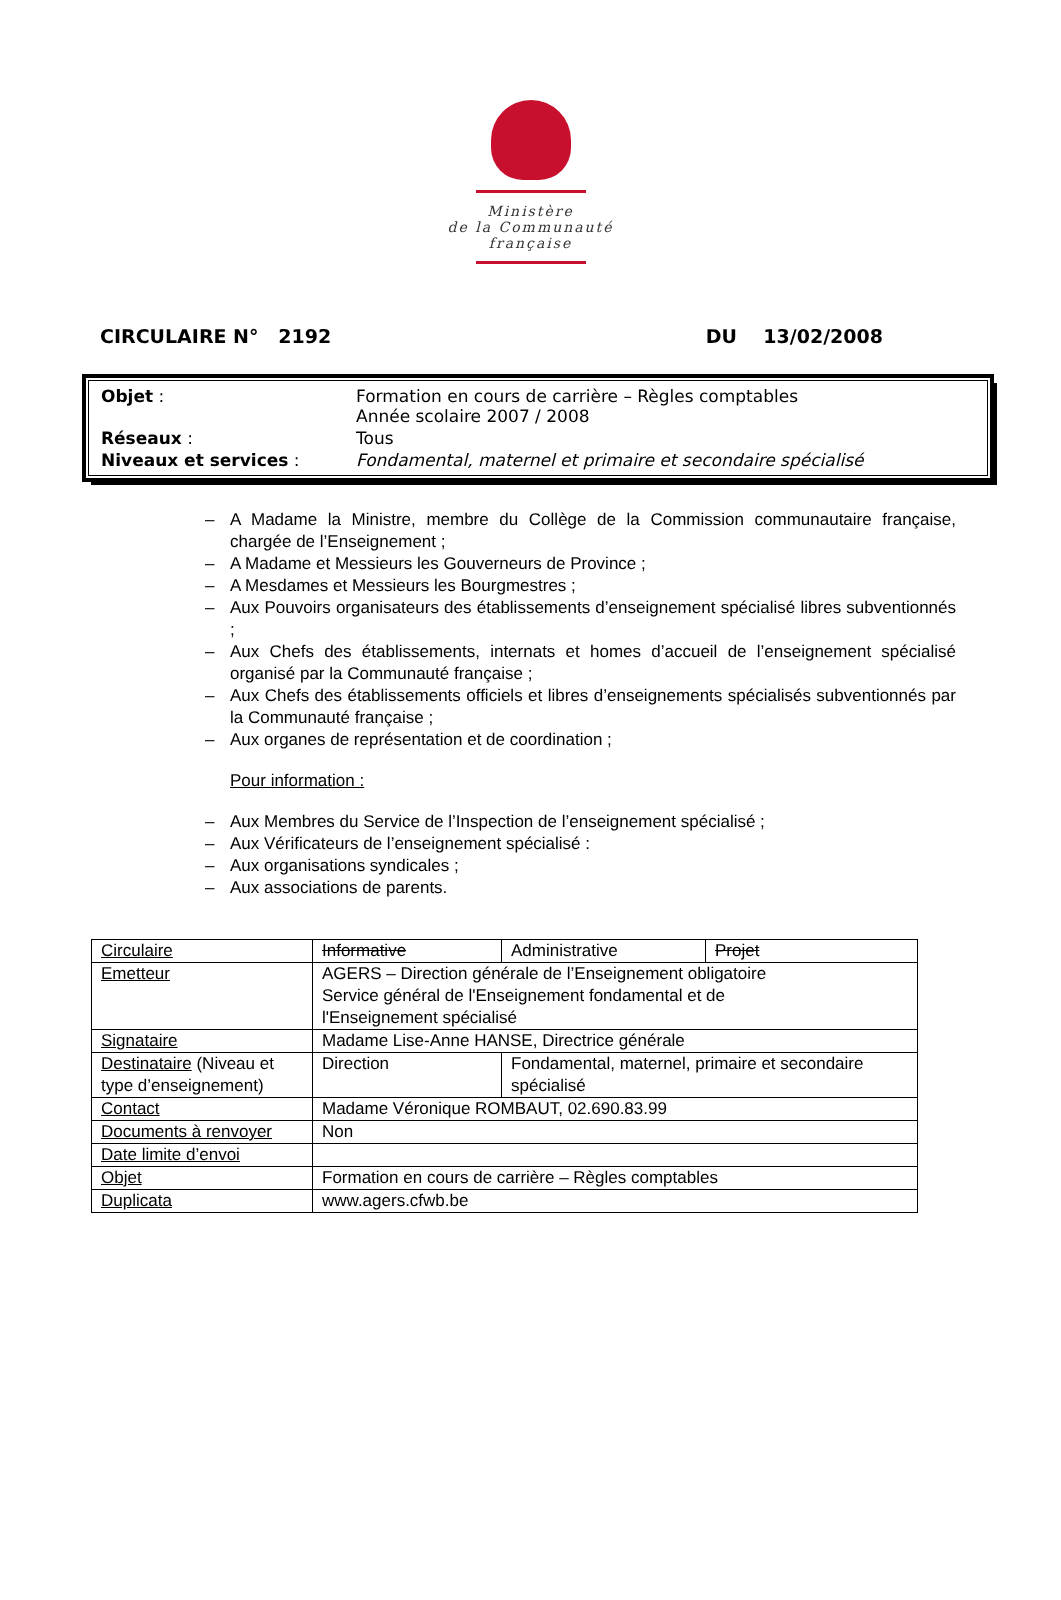Ministère
de la Communauté
française
CIRCULAIRE N° 2192 DU 13/02/2008
| Objet : | Formation en cours de carrière – Règles comptables Année scolaire 2007 / 2008 |
| Réseaux : | Tous |
| Niveaux et services : | Fondamental, maternel et primaire et secondaire spécialisé |
– A Madame la Ministre, membre du Collège de la Commission communautaire française, chargée de l’Enseignement ;
– A Madame et Messieurs les Gouverneurs de Province ;
– A Mesdames et Messieurs les Bourgmestres ;
– Aux Pouvoirs organisateurs des établissements d’enseignement spécialisé libres subventionnés ;
– Aux Chefs des établissements, internats et homes d’accueil de l’enseignement spécialisé organisé par la Communauté française ;
– Aux Chefs des établissements officiels et libres d’enseignements spécialisés subventionnés par la Communauté française ;
– Aux organes de représentation et de coordination ;
Pour information :
– Aux Membres du Service de l’Inspection de l’enseignement spécialisé ;
– Aux Vérificateurs de l’enseignement spécialisé :
– Aux organisations syndicales ;
– Aux associations de parents.
| Circulaire | Informative | Administrative | Projet |
| Emetteur | AGERS – Direction générale de l’Enseignement obligatoire Service général de l'Enseignement fondamental et de l'Enseignement spécialisé | | |
| Signataire | Madame Lise-Anne HANSE, Directrice générale | | |
| Destinataire (Niveau et type d’enseignement) | Direction | Fondamental, maternel, primaire et secondaire spécialisé | |
| Contact | Madame Véronique ROMBAUT, 02.690.83.99 | | |
| Documents à renvoyer | Non | | |
| Date limite d’envoi | | | |
| Objet | Formation en cours de carrière – Règles comptables | | |
| Duplicata | www.agers.cfwb.be | | |